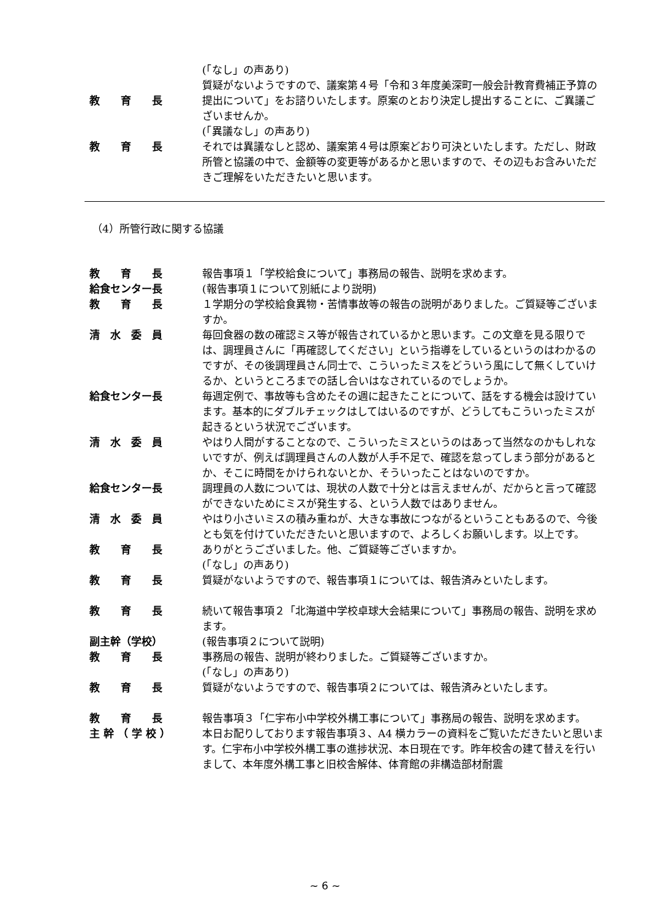(「なし」の声あり)
教　　育　　長 質疑がないようですので、議案第４号「令和３年度美深町一般会計教育費補正予算の提出について」をお諮りいたします。原案のとおり決定し提出することに、ご異議ございませんか。
(「異議なし」の声あり)
教　　育　　長 それでは異議なしと認め、議案第４号は原案どおり可決といたします。ただし、財政所管と協議の中で、金額等の変更等があるかと思いますので、その辺もお含みいただきご理解をいただきたいと思います。
（4）所管行政に関する協議
教　　育　　長 報告事項１「学校給食について」事務局の報告、説明を求めます。
給食センター長 (報告事項１について別紙により説明)
教　　育　　長 １学期分の学校給食異物・苦情事故等の報告の説明がありました。ご質疑等ございますか。
清　水　委　員 毎回食器の数の確認ミス等が報告されているかと思います。この文章を見る限りでは、調理員さんに「再確認してください」という指導をしているというのはわかるのですが、その後調理員さん同士で、こういったミスをどういう風にして無くしていけるか、というところまでの話し合いはなされているのでしょうか。
給食センター長 毎週定例で、事故等も含めたその週に起きたことについて、話をする機会は設けています。基本的にダブルチェックはしてはいるのですが、どうしてもこういったミスが起きるという状況でございます。
清　水　委　員 やはり人間がすることなので、こういったミスというのはあって当然なのかもしれないですが、例えば調理員さんの人数が人手不足で、確認を怠ってしまう部分があるとか、そこに時間をかけられないとか、そういったことはないのですか。
給食センター長 調理員の人数については、現状の人数で十分とは言えませんが、だからと言って確認ができないためにミスが発生する、という人数ではありません。
清　水　委　員 やはり小さいミスの積み重ねが、大きな事故につながるということもあるので、今後とも気を付けていただきたいと思いますので、よろしくお願いします。以上です。
教　　育　　長 ありがとうございました。他、ご質疑等ございますか。
(「なし」の声あり)
教　　育　　長 質疑がないようですので、報告事項１については、報告済みといたします。
教　　育　　長 続いて報告事項２「北海道中学校卓球大会結果について」事務局の報告、説明を求めます。
副主幹（学校） (報告事項２について説明)
教　　育　　長 事務局の報告、説明が終わりました。ご質疑等ございますか。
(「なし」の声あり)
教　　育　　長 質疑がないようですので、報告事項２については、報告済みといたします。
教　　育　　長 報告事項３「仁宇布小中学校外構工事について」事務局の報告、説明を求めます。
主 幹 （ 学 校 ） 本日お配りしております報告事項３、A4 横カラーの資料をご覧いただきたいと思います。仁宇布小中学校外構工事の進捗状況、本日現在です。昨年校舎の建て替えを行いまして、本年度外構工事と旧校舎解体、体育館の非構造部材耐震
~ 6 ~